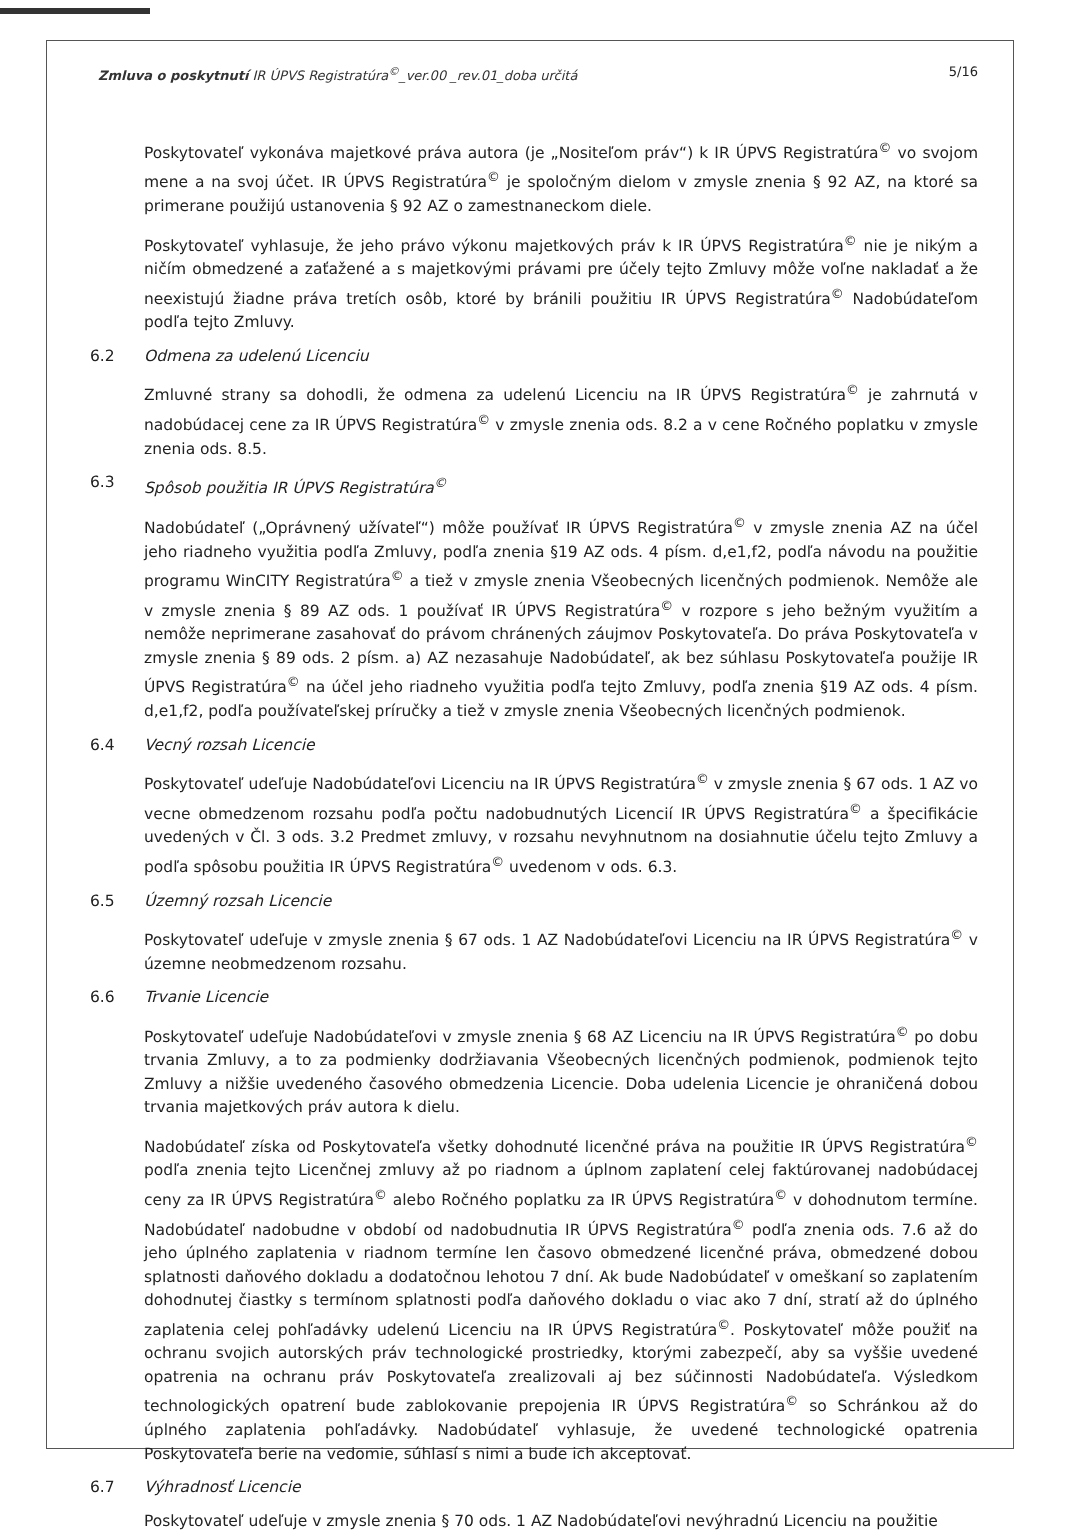Zmluva o poskytnutí IR ÚPVS Registratúra<sup>©</sup>_ver.00 _rev.01_doba určitá 5/16
Poskytovateľ vykonáva majetkové práva autora (je „Nositeľom práv“) k IR ÚPVS Registratúra<sup>©</sup> vo svojom mene a na svoj účet. IR ÚPVS Registratúra<sup>©</sup> je spoločným dielom v zmysle znenia § 92 AZ, na ktoré sa primerane použijú ustanovenia § 92 AZ o zamestnaneckom diele.
Poskytovateľ vyhlasuje, že jeho právo výkonu majetkových práv k IR ÚPVS Registratúra<sup>©</sup> nie je nikým a ničím obmedzené a zaťažené a s majetkovými právami pre účely tejto Zmluvy môže voľne nakladať a že neexistujú žiadne práva tretích osôb, ktoré by bránili použitiu IR ÚPVS Registratúra<sup>©</sup> Nadobúdateľom podľa tejto Zmluvy.
6.2 Odmena za udelenú Licenciu
Zmluvné strany sa dohodli, že odmena za udelenú Licenciu na IR ÚPVS Registratúra<sup>©</sup> je zahrnutá v nadobúdacej cene za IR ÚPVS Registratúra<sup>©</sup> v zmysle znenia ods. 8.2 a v cene Ročného poplatku v zmysle znenia ods. 8.5.
6.3 Spôsob použitia IR ÚPVS Registratúra<sup>©</sup>
Nadobúdateľ („Oprávnený užívateľ“) môže používať IR ÚPVS Registratúra<sup>©</sup> v zmysle znenia AZ na účel jeho riadneho využitia podľa Zmluvy, podľa znenia §19 AZ ods. 4 písm. d,e1,f2, podľa návodu na použitie programu WinCITY Registratúra<sup>©</sup> a tiež v zmysle znenia Všeobecných licenčných podmienok. Nemôže ale v zmysle znenia § 89 AZ ods. 1 používať IR ÚPVS Registratúra<sup>©</sup> v rozpore s jeho bežným využitím a nemôže neprimerane zasahovať do právom chránených záujmov Poskytovateľa. Do práva Poskytovateľa v zmysle znenia § 89 ods. 2 písm. a) AZ nezasahuje Nadobúdateľ, ak bez súhlasu Poskytovateľa použije IR ÚPVS Registratúra<sup>©</sup> na účel jeho riadneho využitia podľa tejto Zmluvy, podľa znenia §19 AZ ods. 4 písm. d,e1,f2, podľa používateľskej príručky a tiež v zmysle znenia Všeobecných licenčných podmienok.
6.4 Vecný rozsah Licencie
Poskytovateľ udeľuje Nadobúdateľovi Licenciu na IR ÚPVS Registratúra<sup>©</sup> v zmysle znenia § 67 ods. 1 AZ vo vecne obmedzenom rozsahu podľa počtu nadobudnutých Licencií IR ÚPVS Registratúra<sup>©</sup> a špecifikácie uvedených v Čl. 3 ods. 3.2 Predmet zmluvy, v rozsahu nevyhnutnom na dosiahnutie účelu tejto Zmluvy a podľa spôsobu použitia IR ÚPVS Registratúra<sup>©</sup> uvedenom v ods. 6.3.
6.5 Územný rozsah Licencie
Poskytovateľ udeľuje v zmysle znenia § 67 ods. 1 AZ Nadobúdateľovi Licenciu na IR ÚPVS Registratúra<sup>©</sup> v územne neobmedzenom rozsahu.
6.6 Trvanie Licencie
Poskytovateľ udeľuje Nadobúdateľovi v zmysle znenia § 68 AZ Licenciu na IR ÚPVS Registratúra<sup>©</sup> po dobu trvania Zmluvy, a to za podmienky dodržiavania Všeobecných licenčných podmienok, podmienok tejto Zmluvy a nižšie uvedeného časového obmedzenia Licencie. Doba udelenia Licencie je ohraničená dobou trvania majetkových práv autora k dielu.
Nadobúdateľ získa od Poskytovateľa všetky dohodnuté licenčné práva na použitie IR ÚPVS Registratúra<sup>©</sup> podľa znenia tejto Licenčnej zmluvy až po riadnom a úplnom zaplatení celej faktúrovanej nadobúdacej ceny za IR ÚPVS Registratúra<sup>©</sup> alebo Ročného poplatku za IR ÚPVS Registratúra<sup>©</sup> v dohodnutom termíne. Nadobúdateľ nadobudne v období od nadobudnutia IR ÚPVS Registratúra<sup>©</sup> podľa znenia ods. 7.6 až do jeho úplného zaplatenia v riadnom termíne len časovo obmedzené licenčné práva, obmedzené dobou splatnosti daňového dokladu a dodatočnou lehotou 7 dní. Ak bude Nadobúdateľ v omeškaní so zaplatením dohodnutej čiastky s termínom splatnosti podľa daňového dokladu o viac ako 7 dní, stratí až do úplného zaplatenia celej pohľadávky udelenú Licenciu na IR ÚPVS Registratúra<sup>©</sup>. Poskytovateľ môže použiť na ochranu svojich autorských práv technologické prostriedky, ktorými zabezpečí, aby sa vyššie uvedené opatrenia na ochranu práv Poskytovateľa zrealizovali aj bez súčinnosti Nadobúdateľa. Výsledkom technologických opatrení bude zablokovanie prepojenia IR ÚPVS Registratúra<sup>©</sup> so Schránkou až do úplného zaplatenia pohľadávky. Nadobúdateľ vyhlasuje, že uvedené technologické opatrenia Poskytovateľa berie na vedomie, súhlasí s nimi a bude ich akceptovať.
6.7 Výhradnosť Licencie
Poskytovateľ udeľuje v zmysle znenia § 70 ods. 1 AZ Nadobúdateľovi nevýhradnú Licenciu na použitie